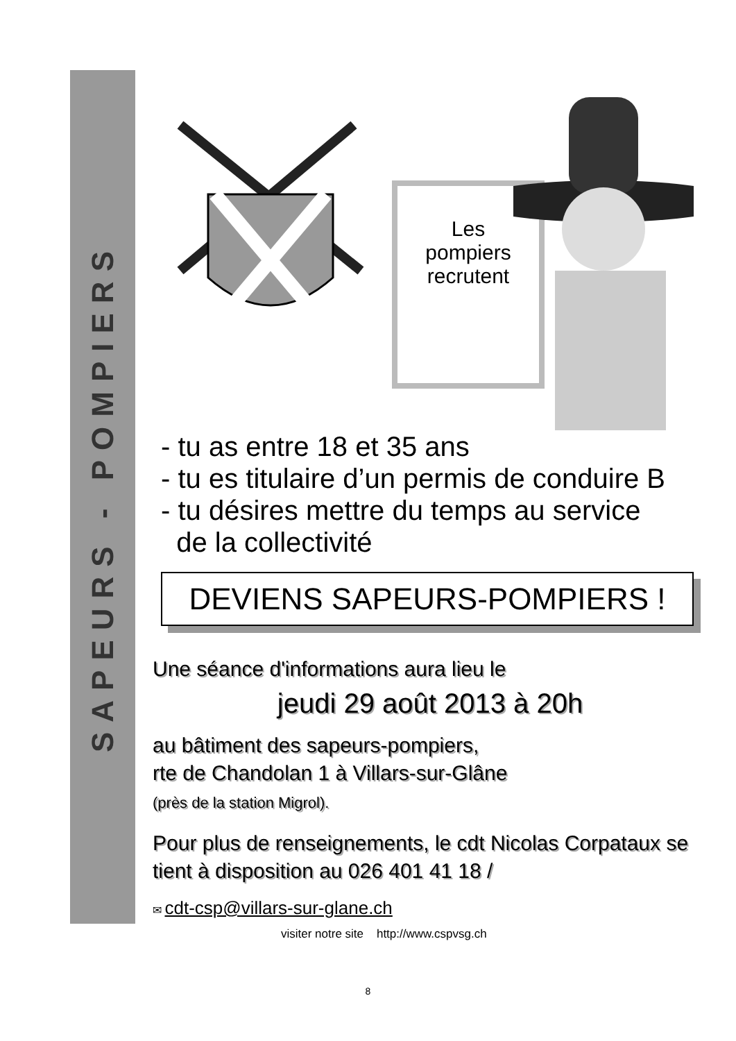SAPEURS - POMPIERS
Les
pompiers
recrutent
- tu as entre 18 et 35 ans
- tu es titulaire d’un permis de conduire B
- tu désires mettre du temps au service
de la collectivité
DEVIENS SAPEURS-POMPIERS !
Une séance d'informations aura lieu le
jeudi 29 août 2013 à 20h
au bâtiment des sapeurs-pompiers,
rte de Chandolan 1 à Villars-sur-Glâne
(près de la station Migrol).
Pour plus de renseignements, le cdt Nicolas Corpataux se tient à disposition au 026 401 41 18 /
✉ cdt-csp@villars-sur-glane.ch
visiter notre site http://www.cspvsg.ch
8